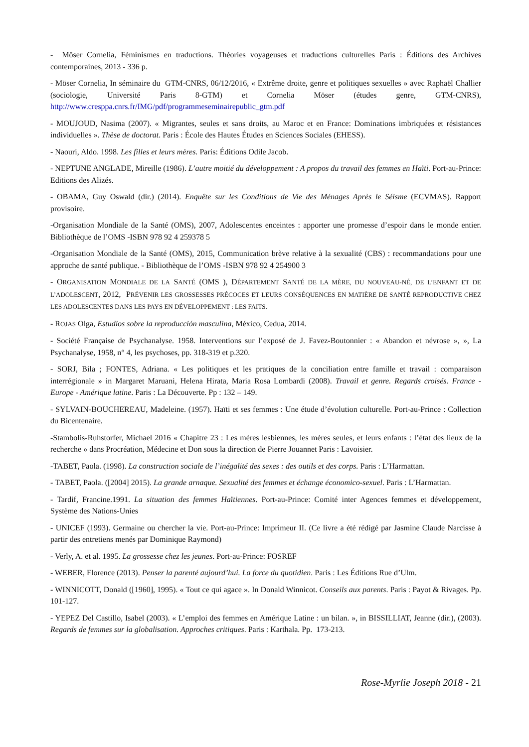- Möser Cornelia, Féminismes en traductions. Théories voyageuses et traductions culturelles Paris : Éditions des Archives contemporaines, 2013 - 336 p.
- Möser Cornelia, In séminaire du GTM-CNRS, 06/12/2016, « Extrême droite, genre et politiques sexuelles » avec Raphaël Challier (sociologie, Université Paris 8-GTM) et Cornelia Möser (études genre, GTM-CNRS), http://www.cresppa.cnrs.fr/IMG/pdf/programmeseminairepublic_gtm.pdf
- MOUJOUD, Nasima (2007). « Migrantes, seules et sans droits, au Maroc et en France: Dominations imbriquées et résistances individuelles ». Thèse de doctorat. Paris : École des Hautes Études en Sciences Sociales (EHESS).
- Naouri, Aldo. 1998. Les filles et leurs mères. Paris: Éditions Odile Jacob.
- NEPTUNE ANGLADE, Mireille (1986). L’autre moitié du développement : A propos du travail des femmes en Haïti. Port-au-Prince: Editions des Alizés.
- OBAMA, Guy Oswald (dir.) (2014). Enquête sur les Conditions de Vie des Ménages Après le Séisme (ECVMAS). Rapport provisoire.
-Organisation Mondiale de la Santé (OMS), 2007, Adolescentes enceintes : apporter une promesse d’espoir dans le monde entier. Bibliothèque de l’OMS -ISBN 978 92 4 259378 5
-Organisation Mondiale de la Santé (OMS), 2015, Communication brève relative à la sexualité (CBS) : recommandations pour une approche de santé publique. - Bibliothèque de l’OMS -ISBN 978 92 4 254900 3
- ORGANISATION MONDIALE DE LA SANTÉ (OMS ), DÉPARTEMENT SANTÉ DE LA MÈRE, DU NOUVEAU-NÉ, DE L’ENFANT ET DE L’ADOLESCENT, 2012, PRÉVENIR LES GROSSESSES PRÉCOCES ET LEURS CONSÉQUENCES EN MATIÈRE DE SANTÉ REPRODUCTIVE CHEZ LES ADOLESCENTES DANS LES PAYS EN DÉVELOPPEMENT : LES FAITS.
- ROJAS Olga, Estudios sobre la reproducción masculina, México, Cedua, 2014.
- Société Française de Psychanalyse. 1958. Interventions sur l’exposé de J. Favez-Boutonnier : « Abandon et névrose », », La Psychanalyse, 1958, n° 4, les psychoses, pp. 318-319 et p.320.
- SORJ, Bila ; FONTES, Adriana. « Les politiques et les pratiques de la conciliation entre famille et travail : comparaison interrégionale » in Margaret Maruani, Helena Hirata, Maria Rosa Lombardi (2008). Travail et genre. Regards croisés. France - Europe - Amérique latine. Paris : La Découverte. Pp : 132 – 149.
- SYLVAIN-BOUCHEREAU, Madeleine. (1957). Haïti et ses femmes : Une étude d’évolution culturelle. Port-au-Prince : Collection du Bicentenaire.
-Stambolis-Ruhstorfer, Michael 2016 « Chapitre 23 : Les mères lesbiennes, les mères seules, et leurs enfants : l’état des lieux de la recherche » dans Procréation, Médecine et Don sous la direction de Pierre Jouannet Paris : Lavoisier.
-TABET, Paola. (1998). La construction sociale de l’inégalité des sexes : des outils et des corps. Paris : L’Harmattan.
- TABET, Paola. ([2004] 2015). La grande arnaque. Sexualité des femmes et échange économico-sexuel. Paris : L’Harmattan.
- Tardif, Francine.1991. La situation des femmes Haïtiennes. Port-au-Prince: Comité inter Agences femmes et développement, Système des Nations-Unies
- UNICEF (1993). Germaine ou chercher la vie. Port-au-Prince: Imprimeur II. (Ce livre a été rédigé par Jasmine Claude Narcisse à partir des entretiens menés par Dominique Raymond)
- Verly, A. et al. 1995. La grossesse chez les jeunes. Port-au-Prince: FOSREF
- WEBER, Florence (2013). Penser la parenté aujourd’hui. La force du quotidien. Paris : Les Éditions Rue d’Ulm.
- WINNICOTT, Donald ([1960], 1995). « Tout ce qui agace ». In Donald Winnicot. Conseils aux parents. Paris : Payot & Rivages. Pp. 101-127.
- YEPEZ Del Castillo, Isabel (2003). « L’emploi des femmes en Amérique Latine : un bilan. », in BISSILLIAT, Jeanne (dir.), (2003). Regards de femmes sur la globalisation. Approches critiques. Paris : Karthala. Pp. 173-213.
Rose-Myrlie Joseph 2018 - 21